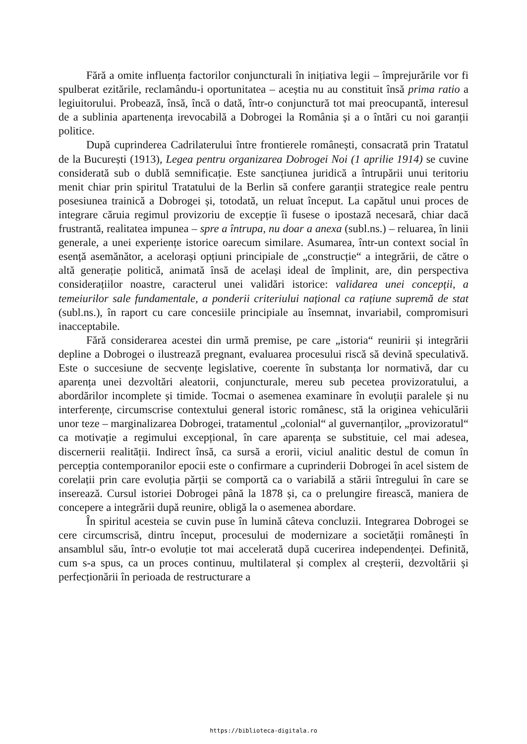Fără a omite influența factorilor conjuncturali în inițiativa legii – împrejurările vor fi spulberat ezitările, reclamându-i oportunitatea – aceștia nu au constituit însă prima ratio a legiuitorului. Probează, însă, încă o dată, într-o conjunctură tot mai preocupantă, interesul de a sublinia apartenența irevocabilă a Dobrogei la România și a o întări cu noi garanții politice.
După cuprinderea Cadrilaterului între frontierele românești, consacrată prin Tratatul de la București (1913), Legea pentru organizarea Dobrogei Noi (1 aprilie 1914) se cuvine considerată sub o dublă semnificație. Este sancțiunea juridică a întrupării unui teritoriu menit chiar prin spiritul Tratatului de la Berlin să confere garanții strategice reale pentru posesiunea trainică a Dobrogei și, totodată, un reluat început. La capătul unui proces de integrare căruia regimul provizoriu de excepție îi fusese o ipostază necesară, chiar dacă frustrantă, realitatea impunea – spre a întrupa, nu doar a anexa (subl.ns.) – reluarea, în linii generale, a unei experiențe istorice oarecum similare. Asumarea, într-un context social în esență asemănător, a acelorași opțiuni principiale de „construcție“ a integrării, de către o altă generație politică, animată însă de același ideal de împlinit, are, din perspectiva considerațiilor noastre, caracterul unei validări istorice: validarea unei concepții, a temeiurilor sale fundamentale, a ponderii criteriului național ca rațiune supremă de stat (subl.ns.), în raport cu care concesiile principiale au însemnat, invariabil, compromisuri inacceptabile.
Fără considerarea acestei din urmă premise, pe care „istoria“ reunirii și integrării depline a Dobrogei o ilustrează pregnant, evaluarea procesului riscă să devină speculativă. Este o succesiune de secvențe legislative, coerente în substanța lor normativă, dar cu aparența unei dezvoltări aleatorii, conjuncturale, mereu sub pecetea provizoratului, a abordărilor incomplete și timide. Tocmai o asemenea examinare în evoluții paralele și nu interferențe, circumscrise contextului general istoric românesc, stă la originea vehiculării unor teze – marginalizarea Dobrogei, tratamentul „colonial“ al guvernanților, „provizoratul“ ca motivație a regimului excepțional, în care aparența se substituie, cel mai adesea, discernerii realității. Indirect însă, ca sursă a erorii, viciul analitic destul de comun în percepția contemporanilor epocii este o confirmare a cuprinderii Dobrogei în acel sistem de corelații prin care evoluția părții se comportă ca o variabilă a stării întregului în care se inserează. Cursul istoriei Dobrogei până la 1878 și, ca o prelungire firească, maniera de concepere a integrării după reunire, obligă la o asemenea abordare.
În spiritul acesteia se cuvin puse în lumină câteva concluzii. Integrarea Dobrogei se cere circumscrisă, dintru început, procesului de modernizare a societății românești în ansamblul său, într-o evoluție tot mai accelerată după cucerirea independenței. Definită, cum s-a spus, ca un proces continuu, multilateral și complex al creșterii, dezvoltării și perfecționării în perioada de restructurare a
https://biblioteca-digitala.ro